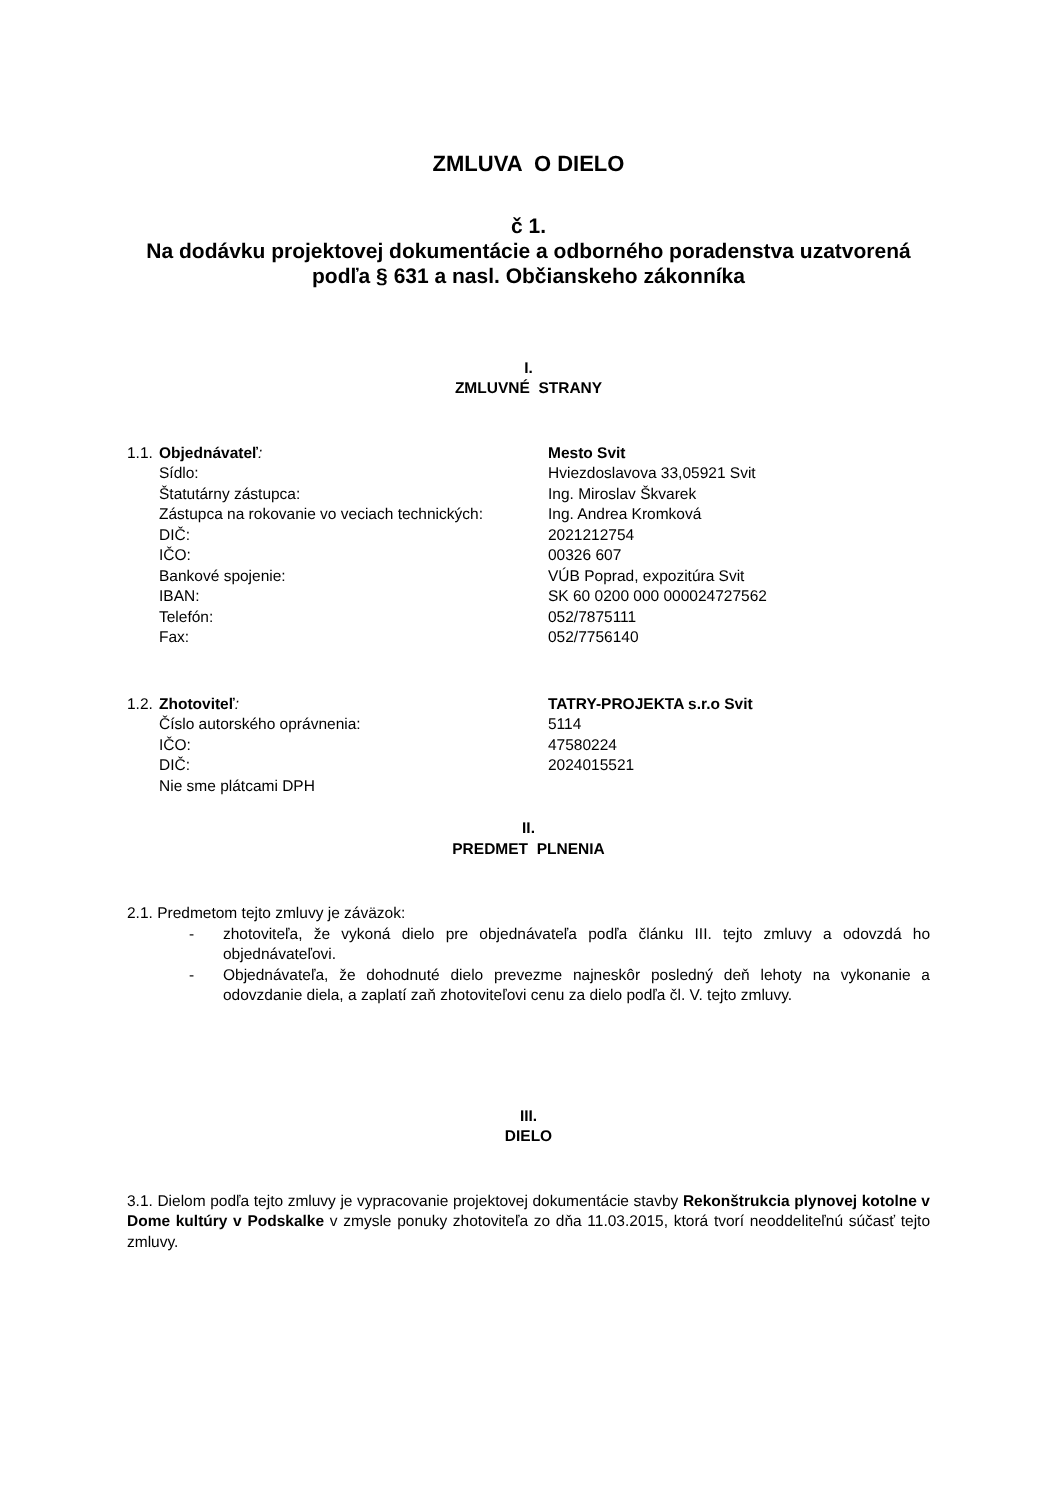ZMLUVA O DIELO
č 1.
Na dodávku projektovej dokumentácie a odborného poradenstva uzatvorená
podľa § 631 a nasl. Občianskeho zákonníka
I.
ZMLUVNÉ STRANY
1.1. Objednávateľ: Mesto Svit
Sídlo: Hviezdoslavova 33,05921 Svit
Štatutárny zástupca: Ing. Miroslav Škvarek
Zástupca na rokovanie vo veciach technických: Ing. Andrea Kromková
DIČ: 2021212754
IČO: 00326 607
Bankové spojenie: VÚB Poprad, expozitúra Svit
IBAN: SK 60 0200 000 000024727562
Telefón: 052/7875111
Fax: 052/7756140
1.2. Zhotoviteľ: TATRY-PROJEKTA s.r.o Svit
Číslo autorského oprávnenia: 5114
IČO: 47580224
DIČ: 2024015521
Nie sme plátcami DPH
II.
PREDMET PLNENIA
2.1. Predmetom tejto zmluvy je záväzok:
- zhotoviteľa, že vykoná dielo pre objednávateľa podľa článku III. tejto zmluvy a odovzdá ho objednávateľovi.
- Objednávateľa, že dohodnuté dielo prevezme najneskôr posledný deň lehoty na vykonanie a odovzdanie diela, a zaplatí zaň zhotoviteľovi cenu za dielo podľa čl. V. tejto zmluvy.
III.
DIELO
3.1. Dielom podľa tejto zmluvy je vypracovanie projektovej dokumentácie stavby Rekonštrukcia plynovej kotolne v Dome kultúry v Podskalke v zmysle ponuky zhotoviteľa zo dňa 11.03.2015, ktorá tvorí neoddeliteľnú súčasť tejto zmluvy.